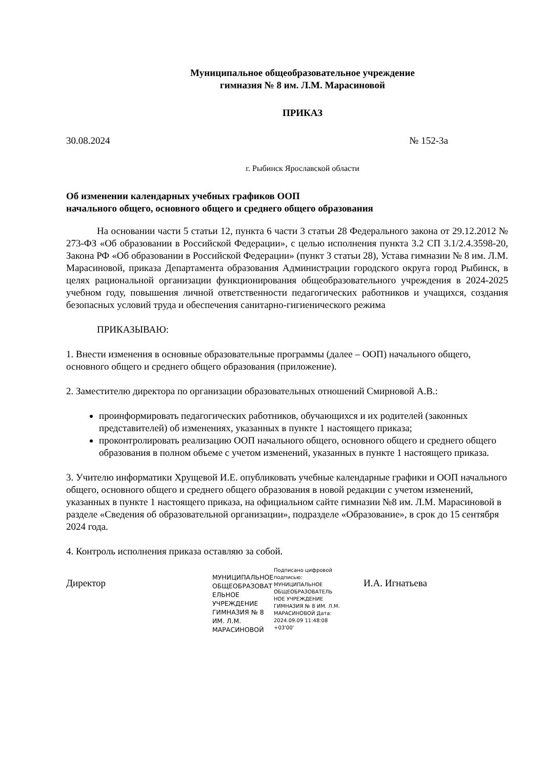Муниципальное общеобразовательное учреждение
гимназия № 8 им. Л.М. Марасиновой
ПРИКАЗ
30.08.2024 № 152-3а
г. Рыбинск Ярославской области
Об изменении календарных учебных графиков ООП
начального общего, основного общего и среднего общего образования
На основании части 5 статьи 12, пункта 6 части 3 статьи 28 Федерального закона от 29.12.2012 № 273-ФЗ «Об образовании в Российской Федерации», с целью исполнения пункта 3.2 СП 3.1/2.4.3598-20, Закона РФ «Об образовании в Российской Федерации» (пункт 3 статьи 28), Устава гимназии № 8 им. Л.М. Марасиновой, приказа Департамента образования Администрации городского округа город Рыбинск, в целях рациональной организации функционирования общеобразовательного учреждения в 2024-2025 учебном году, повышения личной ответственности педагогических работников и учащихся, создания безопасных условий труда и обеспечения санитарно-гигиенического режима
ПРИКАЗЫВАЮ:
1. Внести изменения в основные образовательные программы (далее – ООП) начального общего, основного общего и среднего общего образования (приложение).
2. Заместителю директора по организации образовательных отношений Смирновой А.В.:
проинформировать педагогических работников, обучающихся и их родителей (законных представителей) об изменениях, указанных в пункте 1 настоящего приказа;
проконтролировать реализацию ООП начального общего, основного общего и среднего общего образования в полном объеме с учетом изменений, указанных в пункте 1 настоящего приказа.
3. Учителю информатики Хрущевой И.Е. опубликовать учебные календарные графики и ООП начального общего, основного общего и среднего общего образования в новой редакции с учетом изменений, указанных в пункте 1 настоящего приказа, на официальном сайте гимназии №8 им. Л.М. Марасиновой в разделе «Сведения об образовательной организации», подразделе «Образование», в срок до 15 сентября 2024 года.
4. Контроль исполнения приказа оставляю за собой.
Директор
МУНИЦИПАЛЬНОЕ ОБЩЕОБРАЗОВАТ ЕЛЬНОЕ УЧРЕЖДЕНИЕ ГИМНАЗИЯ № 8 ИМ. Л.М. МАРАСИНОВОЙ
Подписано цифровой подписью: МУНИЦИПАЛЬНОЕ ОБЩЕОБРАЗОВАТЕЛЬ НОЕ УЧРЕЖДЕНИЕ ГИМНАЗИЯ № 8 ИМ. Л.М. МАРАСИНОВОЙ Дата: 2024.09.09 11:48:08 +03'00'
И.А. Игнатьева